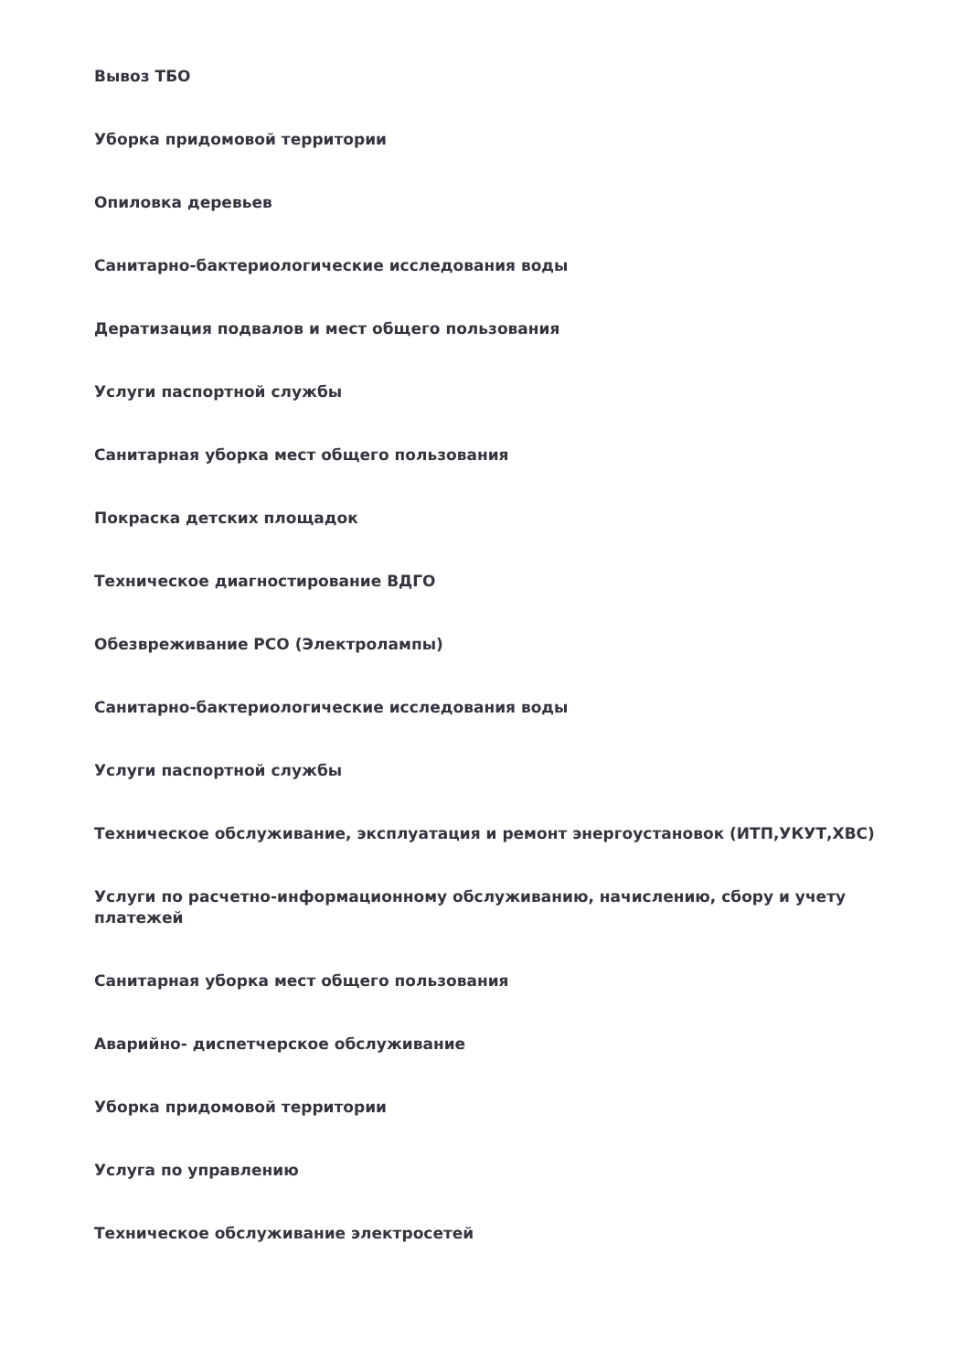Вывоз ТБО
Уборка придомовой территории
Опиловка деревьев
Санитарно-бактериологические исследования воды
Дератизация подвалов и мест общего пользования
Услуги паспортной службы
Санитарная уборка мест общего пользования
Покраска детских площадок
Техническое диагностирование ВДГО
Обезвреживание РСО (Электролампы)
Санитарно-бактериологические исследования воды
Услуги паспортной службы
Техническое обслуживание, эксплуатация и ремонт энергоустановок (ИТП,УКУТ,ХВС)
Услуги по расчетно-информационному обслуживанию, начислению, сбору и учету платежей
Санитарная уборка мест общего пользования
Аварийно- диспетчерское обслуживание
Уборка придомовой территории
Услуга по управлению
Техническое обслуживание электросетей